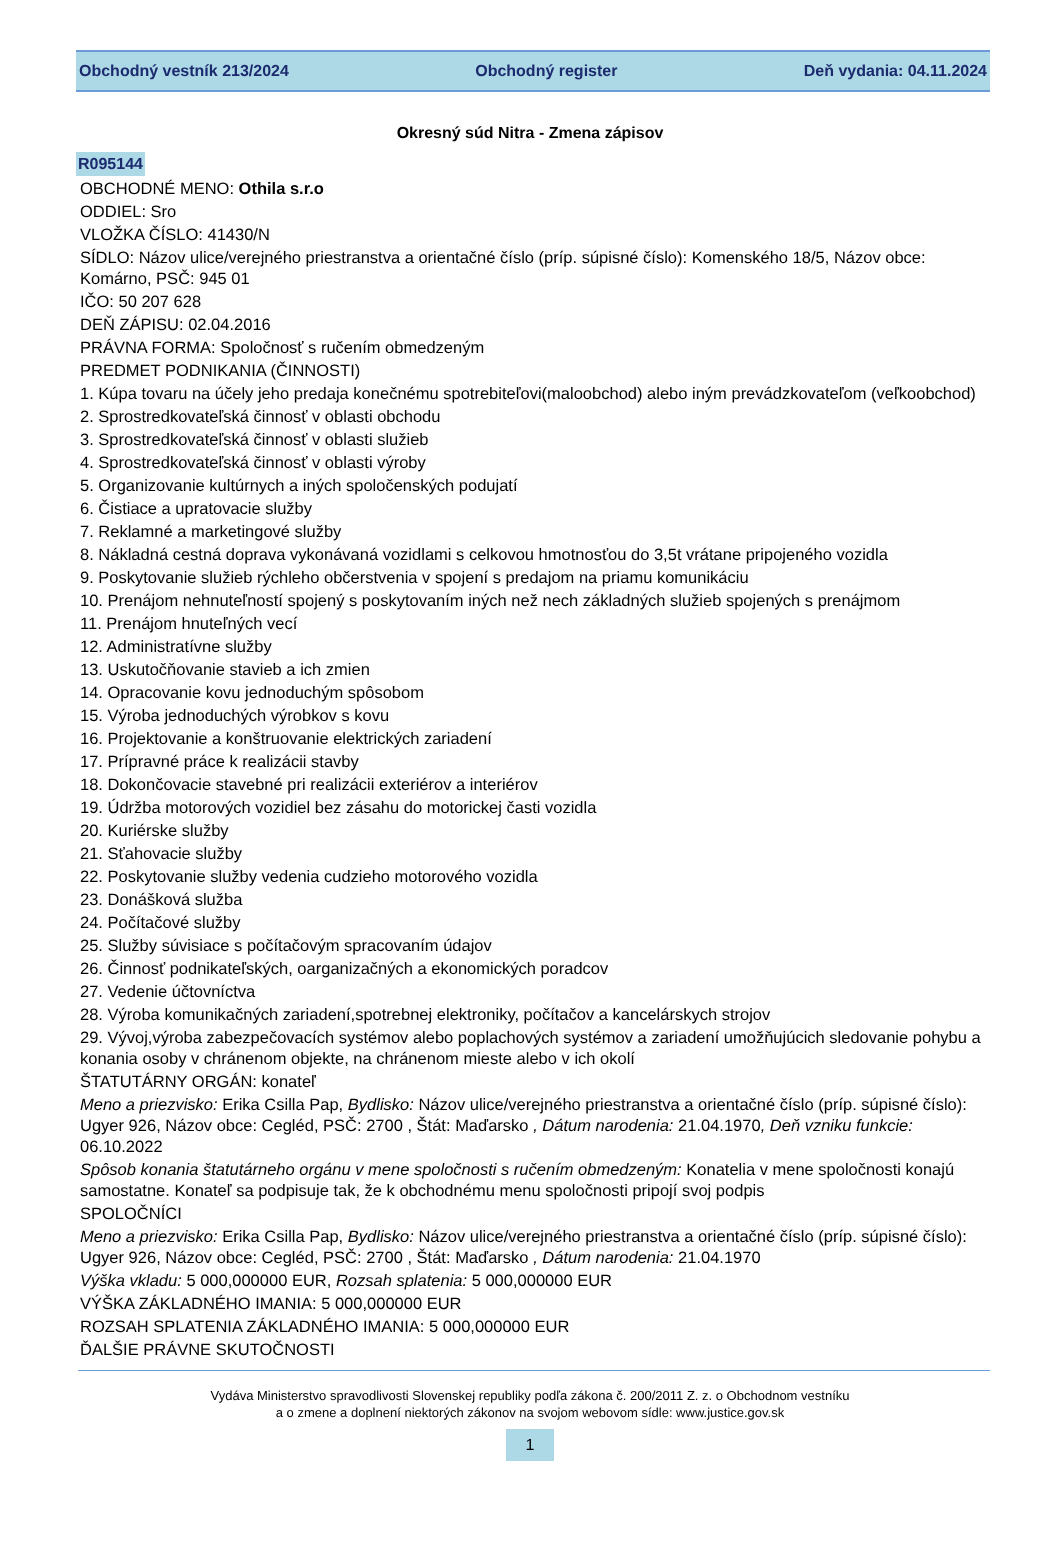Obchodný vestník 213/2024 Obchodný register Deň vydania: 04.11.2024
Okresný súd Nitra - Zmena zápisov
R095144
OBCHODNÉ MENO: Othila s.r.o
ODDIEL: Sro
VLOŽKA ČÍSLO: 41430/N
SÍDLO: Názov ulice/verejného priestranstva a orientačné číslo (príp. súpisné číslo): Komenského 18/5, Názov obce: Komárno, PSČ: 945 01
IČO: 50 207 628
DEŇ ZÁPISU: 02.04.2016
PRÁVNA FORMA: Spoločnosť s ručením obmedzeným
PREDMET PODNIKANIA (ČINNOSTI)
1. Kúpa tovaru na účely jeho predaja konečnému spotrebiteľovi(maloobchod) alebo iným prevádzkovateľom (veľkoobchod)
2. Sprostredkovateľská činnosť v oblasti obchodu
3. Sprostredkovateľská činnosť v oblasti služieb
4. Sprostredkovateľská činnosť v oblasti výroby
5. Organizovanie kultúrnych a iných spoločenských podujatí
6. Čistiace a upratovacie služby
7. Reklamné a marketingové služby
8. Nákladná cestná doprava vykonávaná vozidlami s celkovou hmotnosťou do 3,5t vrátane pripojeného vozidla
9. Poskytovanie služieb rýchleho občerstvenia v spojení s predajom na priamu komunikáciu
10. Prenájom nehnuteľností spojený s poskytovaním iných než nech základných služieb spojených s prenájmom
11. Prenájom hnuteľných vecí
12. Administratívne služby
13. Uskutočňovanie stavieb a ich zmien
14. Opracovanie kovu jednoduchým spôsobom
15. Výroba jednoduchých výrobkov s kovu
16. Projektovanie a konštruovanie elektrických zariadení
17. Prípravné práce k realizácii stavby
18. Dokončovacie stavebné pri realizácii exteriérov a interiérov
19. Údržba motorových vozidiel bez zásahu do motorickej časti vozidla
20. Kuriérske služby
21. Sťahovacie služby
22. Poskytovanie služby vedenia cudzieho motorového vozidla
23. Donášková služba
24. Počítačové služby
25. Služby súvisiace s počítačovým spracovaním údajov
26. Činnosť podnikateľských, oarganizačných a ekonomických poradcov
27. Vedenie účtovníctva
28. Výroba komunikačných zariadení,spotrebnej elektroniky, počítačov a kancelárskych strojov
29. Vývoj,výroba zabezpečovacích systémov alebo poplachových systémov a zariadení umožňujúcich sledovanie pohybu a konania osoby v chránenom objekte, na chránenom mieste alebo v ich okolí
ŠTATUTÁRNY ORGÁN: konateľ
Meno a priezvisko: Erika Csilla Pap, Bydlisko: Názov ulice/verejného priestranstva a orientačné číslo (príp. súpisné číslo): Ugyer 926, Názov obce: Cegléd, PSČ: 2700 , Štát: Maďarsko , Dátum narodenia: 21.04.1970, Deň vzniku funkcie: 06.10.2022
Spôsob konania štatutárneho orgánu v mene spoločnosti s ručením obmedzeným: Konatelia v mene spoločnosti konajú samostatne. Konateľ sa podpisuje tak, že k obchodnému menu spoločnosti pripojí svoj podpis
SPOLOČNÍCI
Meno a priezvisko: Erika Csilla Pap, Bydlisko: Názov ulice/verejného priestranstva a orientačné číslo (príp. súpisné číslo): Ugyer 926, Názov obce: Cegléd, PSČ: 2700 , Štát: Maďarsko , Dátum narodenia: 21.04.1970
Výška vkladu: 5 000,000000 EUR, Rozsah splatenia: 5 000,000000 EUR
VÝŠKA ZÁKLADNÉHO IMANIA: 5 000,000000 EUR
ROZSAH SPLATENIA ZÁKLADNÉHO IMANIA: 5 000,000000 EUR
ĎALŠIE PRÁVNE SKUTOČNOSTI
Vydáva Ministerstvo spravodlivosti Slovenskej republiky podľa zákona č. 200/2011 Z. z. o Obchodnom vestníku
a o zmene a doplnení niektorých zákonov na svojom webovom sídle: www.justice.gov.sk
1